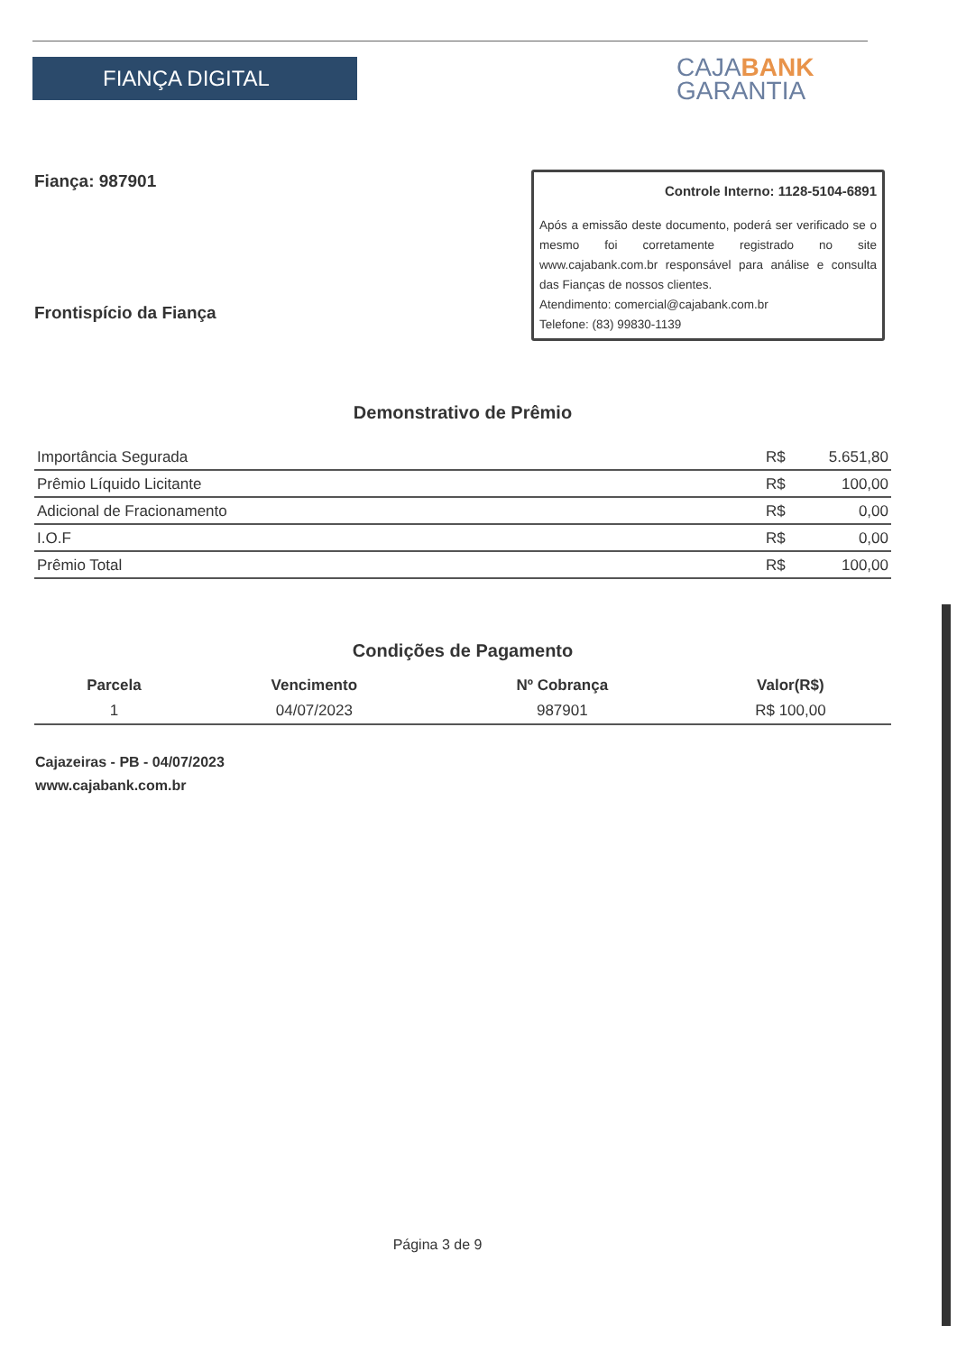FIANÇA DIGITAL
CAJABANK
GARANTIA
Fiança: 987901
Frontispício da Fiança
Controle Interno: 1128-5104-6891
Após a emissão deste documento, poderá ser verificado se o mesmo foi corretamente registrado no site www.cajabank.com.br responsável para análise e consulta das Fianças de nossos clientes.
Atendimento: comercial@cajabank.com.br
Telefone: (83) 99830-1139
Demonstrativo de Prêmio
| Importância Segurada | R$ | 5.651,80 |
| Prêmio Líquido Licitante | R$ | 100,00 |
| Adicional de Fracionamento | R$ | 0,00 |
| I.O.F | R$ | 0,00 |
| Prêmio Total | R$ | 100,00 |
Condições de Pagamento
| Parcela | Vencimento | Nº Cobrança | Valor(R$) |
| --- | --- | --- | --- |
| 1 | 04/07/2023 | 987901 | R$ 100,00 |
Cajazeiras - PB - 04/07/2023
www.cajabank.com.br
Página 3 de 9